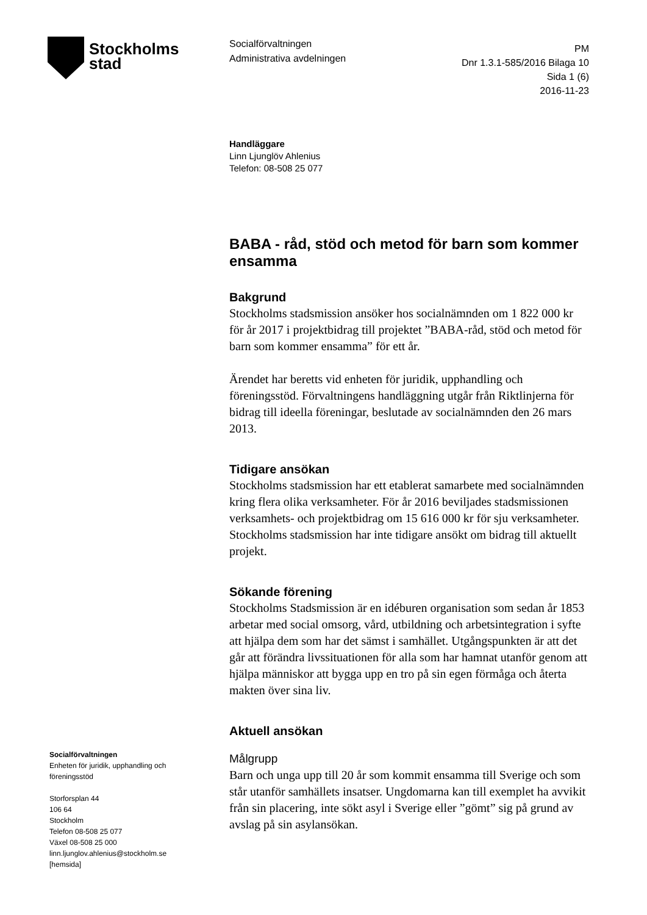Stockholms
stad
Socialförvaltningen
Administrativa avdelningen
PM
Dnr 1.3.1-585/2016 Bilaga 10
Sida 1 (6)
2016-11-23
Handläggare
Linn Ljunglöv Ahlenius
Telefon: 08-508 25 077
BABA - råd, stöd och metod för barn som kommer ensamma
Bakgrund
Stockholms stadsmission ansöker hos socialnämnden om 1 822 000 kr för år 2017 i projektbidrag till projektet ”BABA-råd, stöd och metod för barn som kommer ensamma” för ett år.
Ärendet har beretts vid enheten för juridik, upphandling och föreningsstöd. Förvaltningens handläggning utgår från Riktlinjerna för bidrag till ideella föreningar, beslutade av socialnämnden den 26 mars 2013.
Tidigare ansökan
Stockholms stadsmission har ett etablerat samarbete med socialnämnden kring flera olika verksamheter. För år 2016 beviljades stadsmissionen verksamhets- och projektbidrag om 15 616 000 kr för sju verksamheter. Stockholms stadsmission har inte tidigare ansökt om bidrag till aktuellt projekt.
Sökande förening
Stockholms Stadsmission är en idéburen organisation som sedan år 1853 arbetar med social omsorg, vård, utbildning och arbetsintegration i syfte att hjälpa dem som har det sämst i samhället. Utgångspunkten är att det går att förändra livssituationen för alla som har hamnat utanför genom att hjälpa människor att bygga upp en tro på sin egen förmåga och återta makten över sina liv.
Aktuell ansökan
Målgrupp
Barn och unga upp till 20 år som kommit ensamma till Sverige och som står utanför samhällets insatser. Ungdomarna kan till exemplet ha avvikit från sin placering, inte sökt asyl i Sverige eller ”gömt” sig på grund av avslag på sin asylansökan.
Socialförvaltningen
Enheten för juridik, upphandling och föreningsstöd
Storforsplan 44
106 64
Stockholm
Telefon 08-508 25 077
Växel 08-508 25 000
linn.ljunglov.ahlenius@stockholm.se
[hemsida]